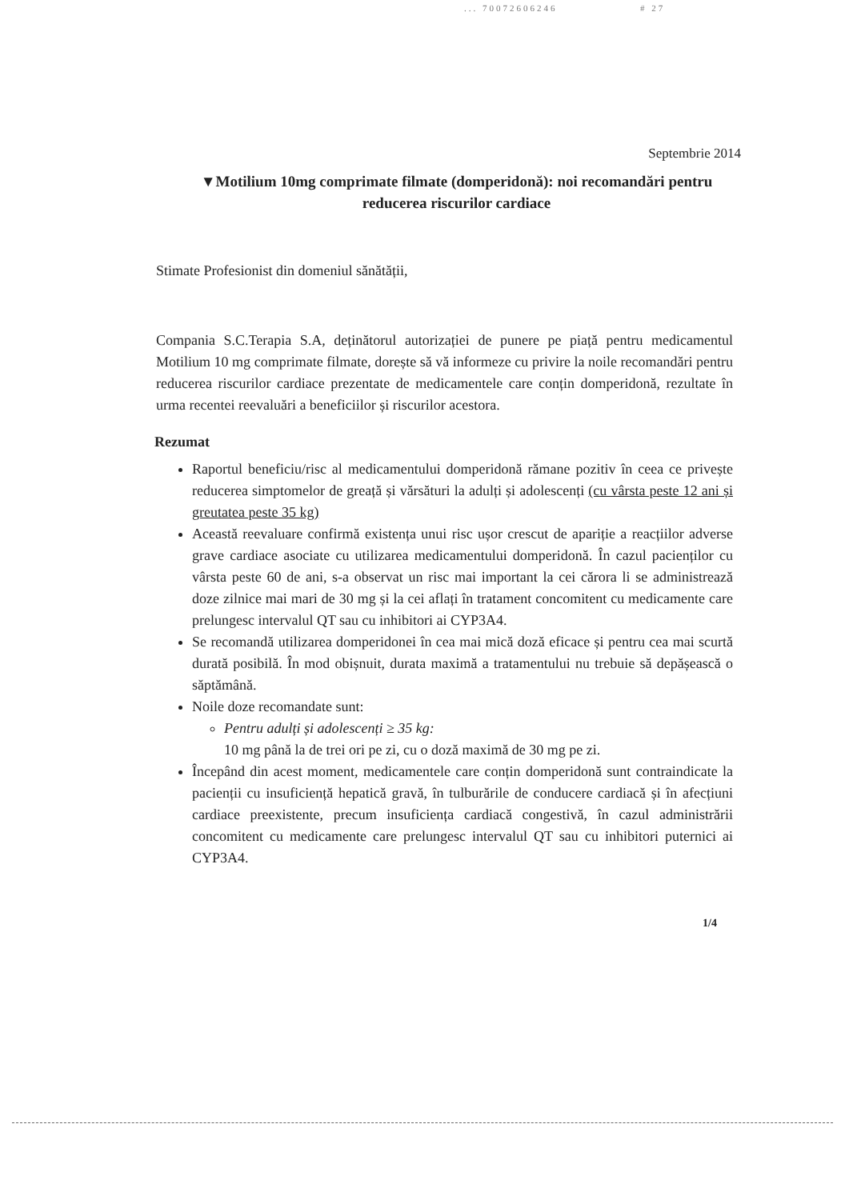... 70072606246 # 27
Septembrie 2014
▼Motilium 10mg comprimate filmate (domperidonă): noi recomandări pentru reducerea riscurilor cardiace
Stimate Profesionist din domeniul sănătății,
Compania S.C.Terapia S.A, deținătorul autorizației de punere pe piață pentru medicamentul Motilium 10 mg comprimate filmate, dorește să vă informeze cu privire la noile recomandări pentru reducerea riscurilor cardiace prezentate de medicamentele care conțin domperidonă, rezultate în urma recentei reevaluări a beneficiilor și riscurilor acestora.
Rezumat
Raportul beneficiu/risc al medicamentului domperidonă rămane pozitiv în ceea ce privește reducerea simptomelor de greață și vărsături la adulți și adolescenți (cu vârsta peste 12 ani și greutatea peste 35 kg)
Această reevaluare confirmă existența unui risc ușor crescut de apariție a reacțiilor adverse grave cardiace asociate cu utilizarea medicamentului domperidonă. În cazul pacienților cu vârsta peste 60 de ani, s-a observat un risc mai important la cei cărora li se administrează doze zilnice mai mari de 30 mg și la cei aflați în tratament concomitent cu medicamente care prelungesc intervalul QT sau cu inhibitori ai CYP3A4.
Se recomandă utilizarea domperidonei în cea mai mică doză eficace și pentru cea mai scurtă durată posibilă. În mod obișnuit, durata maximă a tratamentului nu trebuie să depășească o săptămână.
Noile doze recomandate sunt:
Pentru adulți și adolescenți ≥ 35 kg:
10 mg până la de trei ori pe zi, cu o doză maximă de 30 mg pe zi.
Începând din acest moment, medicamentele care conțin domperidonă sunt contraindicate la pacienții cu insuficiență hepatică gravă, în tulburările de conducere cardiacă și în afecțiuni cardiace preexistente, precum insuficiența cardiacă congestivă, în cazul administrării concomitent cu medicamente care prelungesc intervalul QT sau cu inhibitori puternici ai CYP3A4.
1/4